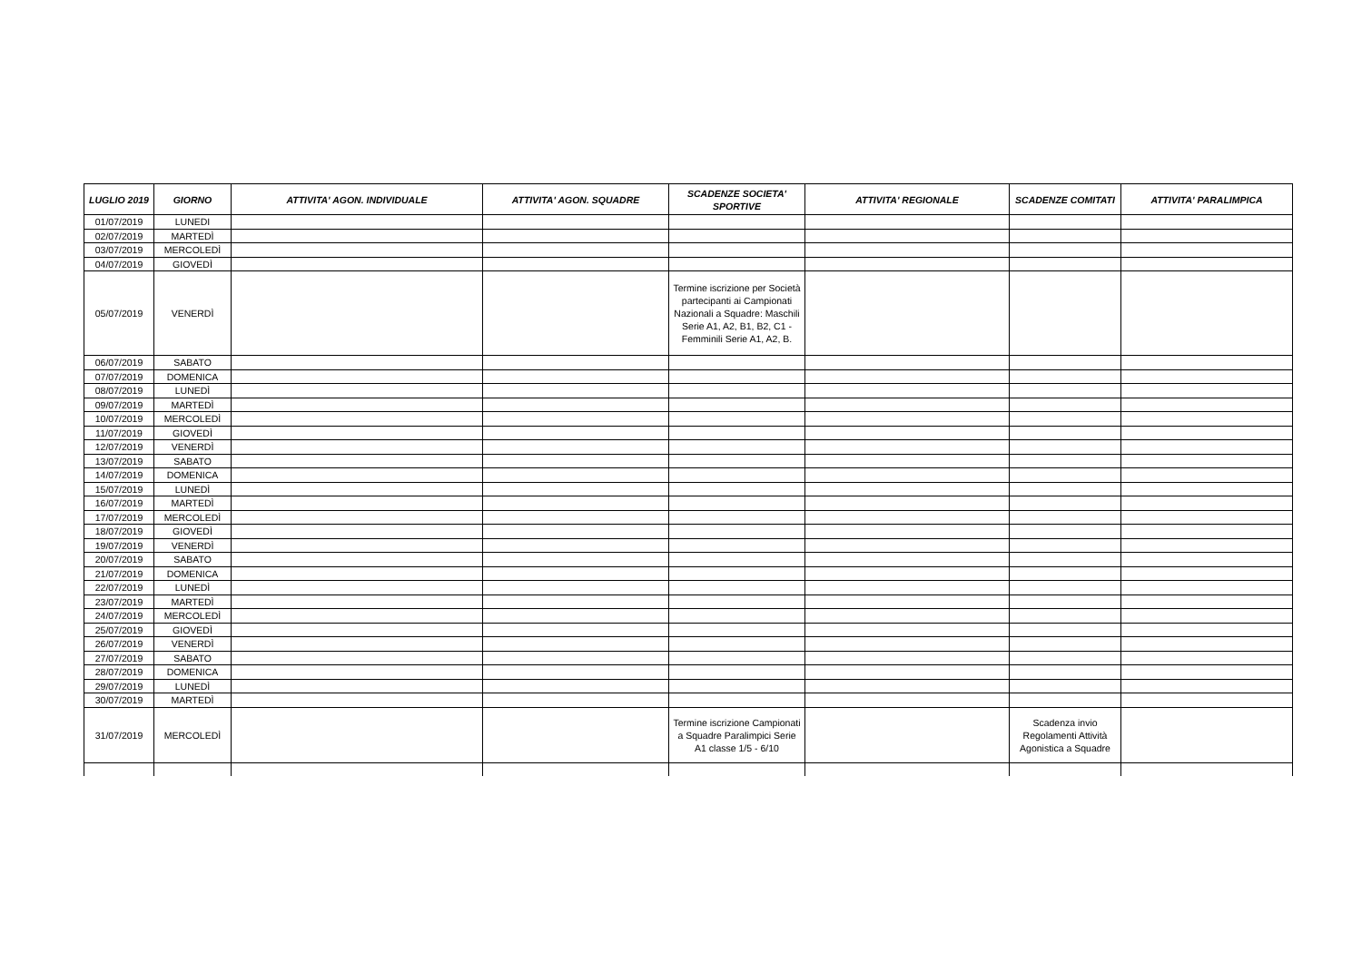| LUGLIO 2019 | GIORNO | ATTIVITA' AGON. INDIVIDUALE | ATTIVITA' AGON. SQUADRE | SCADENZE SOCIETA' SPORTIVE | ATTIVITA' REGIONALE | SCADENZE COMITATI | ATTIVITA' PARALIMPICA |
| --- | --- | --- | --- | --- | --- | --- | --- |
| 01/07/2019 | LUNEDI | | | | | | |
| 02/07/2019 | MARTEDÌ | | | | | | |
| 03/07/2019 | MERCOLEDÌ | | | | | | |
| 04/07/2019 | GIOVEDÌ | | | | | | |
| 05/07/2019 | VENERDÌ | | | Termine iscrizione per Società partecipanti ai Campionati Nazionali a Squadre: Maschili Serie A1, A2, B1, B2, C1 - Femminili Serie A1, A2, B. | | | |
| 06/07/2019 | SABATO | | | | | | |
| 07/07/2019 | DOMENICA | | | | | | |
| 08/07/2019 | LUNEDÌ | | | | | | |
| 09/07/2019 | MARTEDÌ | | | | | | |
| 10/07/2019 | MERCOLEDÌ | | | | | | |
| 11/07/2019 | GIOVEDÌ | | | | | | |
| 12/07/2019 | VENERDÌ | | | | | | |
| 13/07/2019 | SABATO | | | | | | |
| 14/07/2019 | DOMENICA | | | | | | |
| 15/07/2019 | LUNEDÌ | | | | | | |
| 16/07/2019 | MARTEDÌ | | | | | | |
| 17/07/2019 | MERCOLEDÌ | | | | | | |
| 18/07/2019 | GIOVEDÌ | | | | | | |
| 19/07/2019 | VENERDÌ | | | | | | |
| 20/07/2019 | SABATO | | | | | | |
| 21/07/2019 | DOMENICA | | | | | | |
| 22/07/2019 | LUNEDÌ | | | | | | |
| 23/07/2019 | MARTEDÌ | | | | | | |
| 24/07/2019 | MERCOLEDÌ | | | | | | |
| 25/07/2019 | GIOVEDÌ | | | | | | |
| 26/07/2019 | VENERDÌ | | | | | | |
| 27/07/2019 | SABATO | | | | | | |
| 28/07/2019 | DOMENICA | | | | | | |
| 29/07/2019 | LUNEDÌ | | | | | | |
| 30/07/2019 | MARTEDÌ | | | | | | |
| 31/07/2019 | MERCOLEDÌ | | | Termine iscrizione Campionati a Squadre Paralimpici Serie A1 classe 1/5 - 6/10 | | Scadenza invio Regolamenti Attività Agonistica a Squadre | |